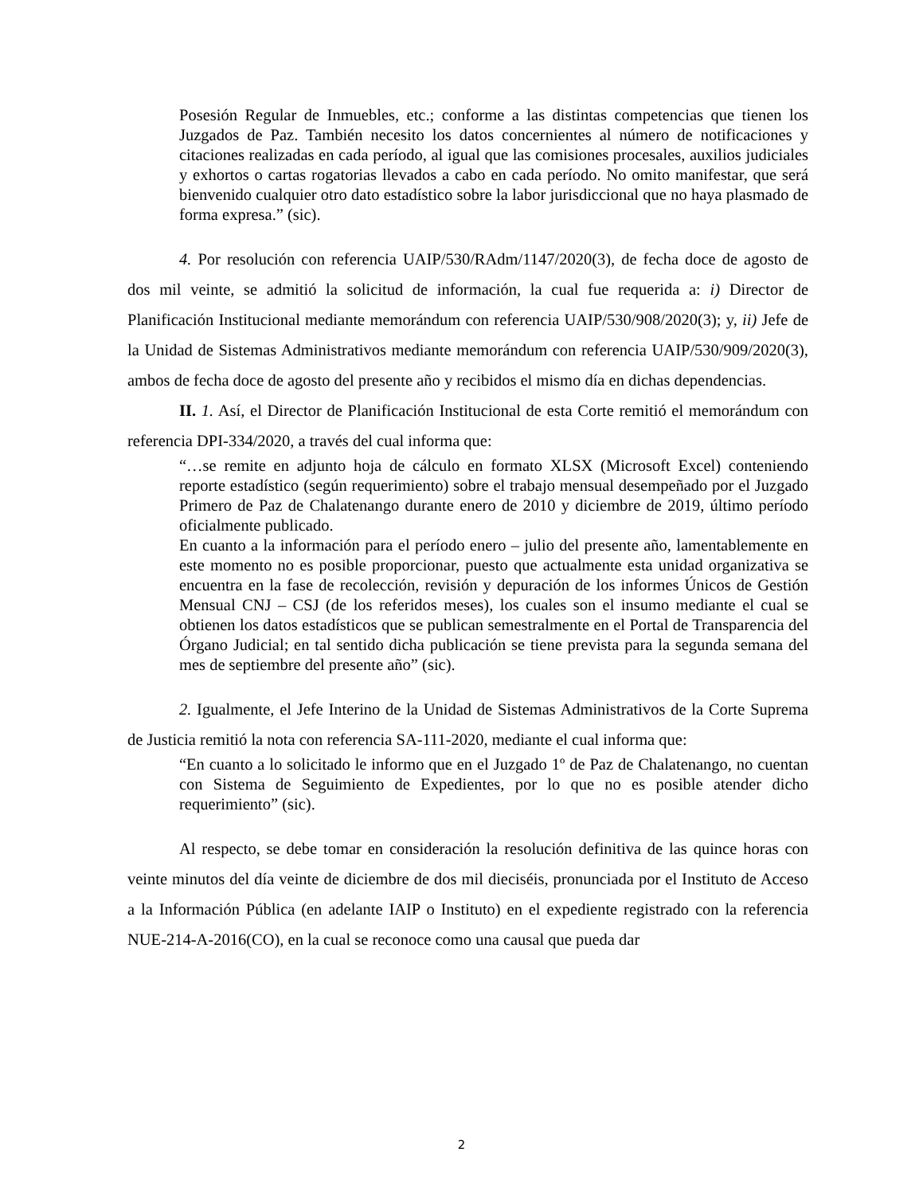Posesión Regular de Inmuebles, etc.; conforme a las distintas competencias que tienen los Juzgados de Paz. También necesito los datos concernientes al número de notificaciones y citaciones realizadas en cada período, al igual que las comisiones procesales, auxilios judiciales y exhortos o cartas rogatorias llevados a cabo en cada período. No omito manifestar, que será bienvenido cualquier otro dato estadístico sobre la labor jurisdiccional que no haya plasmado de forma expresa.” (sic).
4. Por resolución con referencia UAIP/530/RAdm/1147/2020(3), de fecha doce de agosto de dos mil veinte, se admitió la solicitud de información, la cual fue requerida a: i) Director de Planificación Institucional mediante memorándum con referencia UAIP/530/908/2020(3); y, ii) Jefe de la Unidad de Sistemas Administrativos mediante memorándum con referencia UAIP/530/909/2020(3), ambos de fecha doce de agosto del presente año y recibidos el mismo día en dichas dependencias.
II. 1. Así, el Director de Planificación Institucional de esta Corte remitió el memorándum con referencia DPI-334/2020, a través del cual informa que:
“…se remite en adjunto hoja de cálculo en formato XLSX (Microsoft Excel) conteniendo reporte estadístico (según requerimiento) sobre el trabajo mensual desempeñado por el Juzgado Primero de Paz de Chalatenango durante enero de 2010 y diciembre de 2019, último período oficialmente publicado.
En cuanto a la información para el período enero – julio del presente año, lamentablemente en este momento no es posible proporcionar, puesto que actualmente esta unidad organizativa se encuentra en la fase de recolección, revisión y depuración de los informes Únicos de Gestión Mensual CNJ – CSJ (de los referidos meses), los cuales son el insumo mediante el cual se obtienen los datos estadísticos que se publican semestralmente en el Portal de Transparencia del Órgano Judicial; en tal sentido dicha publicación se tiene prevista para la segunda semana del mes de septiembre del presente año” (sic).
2. Igualmente, el Jefe Interino de la Unidad de Sistemas Administrativos de la Corte Suprema de Justicia remitió la nota con referencia SA-111-2020, mediante el cual informa que:
“En cuanto a lo solicitado le informo que en el Juzgado 1º de Paz de Chalatenango, no cuentan con Sistema de Seguimiento de Expedientes, por lo que no es posible atender dicho requerimiento” (sic).
Al respecto, se debe tomar en consideración la resolución definitiva de las quince horas con veinte minutos del día veinte de diciembre de dos mil dieciséis, pronunciada por el Instituto de Acceso a la Información Pública (en adelante IAIP o Instituto) en el expediente registrado con la referencia NUE-214-A-2016(CO), en la cual se reconoce como una causal que pueda dar
2